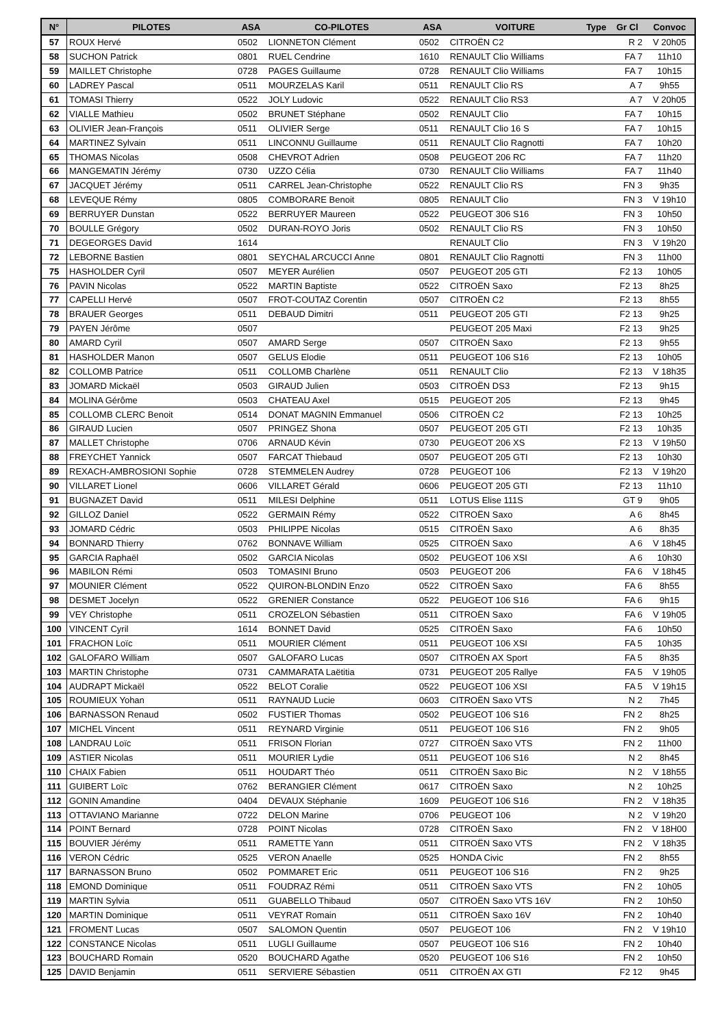| N° | PILOTES | ASA | CO-PILOTES | ASA | VOITURE | Type | Gr Cl | Convoc |
| --- | --- | --- | --- | --- | --- | --- | --- | --- |
| 57 | ROUX Hervé | 0502 | LIONNETON Clément | 0502 | CITROËN C2 | | R 2 | V 20h05 |
| 58 | SUCHON Patrick | 0801 | RUEL Cendrine | 1610 | RENAULT Clio Williams | | FA 7 | 11h10 |
| 59 | MAILLET Christophe | 0728 | PAGES Guillaume | 0728 | RENAULT Clio Williams | | FA 7 | 10h15 |
| 60 | LADREY Pascal | 0511 | MOURZELAS Karil | 0511 | RENAULT Clio RS | | A 7 | 9h55 |
| 61 | TOMASI Thierry | 0522 | JOLY Ludovic | 0522 | RENAULT Clio RS3 | | A 7 | V 20h05 |
| 62 | VIALLE Mathieu | 0502 | BRUNET Stéphane | 0502 | RENAULT Clio | | FA 7 | 10h15 |
| 63 | OLIVIER Jean-François | 0511 | OLIVIER Serge | 0511 | RENAULT Clio 16 S | | FA 7 | 10h15 |
| 64 | MARTINEZ Sylvain | 0511 | LINCONNU Guillaume | 0511 | RENAULT Clio Ragnotti | | FA 7 | 10h20 |
| 65 | THOMAS Nicolas | 0508 | CHEVROT Adrien | 0508 | PEUGEOT 206 RC | | FA 7 | 11h20 |
| 66 | MANGEMATIN Jérémy | 0730 | UZZO Célia | 0730 | RENAULT Clio Williams | | FA 7 | 11h40 |
| 67 | JACQUET Jérémy | 0511 | CARREL Jean-Christophe | 0522 | RENAULT Clio RS | | FN 3 | 9h35 |
| 68 | LEVEQUE Rémy | 0805 | COMBORARE Benoit | 0805 | RENAULT Clio | | FN 3 | V 19h10 |
| 69 | BERRUYER Dunstan | 0522 | BERRUYER Maureen | 0522 | PEUGEOT 306 S16 | | FN 3 | 10h50 |
| 70 | BOULLE Grégory | 0502 | DURAN-ROYO Joris | 0502 | RENAULT Clio RS | | FN 3 | 10h50 |
| 71 | DEGEORGES David | 1614 | | | RENAULT Clio | | FN 3 | V 19h20 |
| 72 | LEBORNE Bastien | 0801 | SEYCHAL ARCUCCI Anne | 0801 | RENAULT Clio Ragnotti | | FN 3 | 11h00 |
| 75 | HASHOLDER Cyril | 0507 | MEYER Aurélien | 0507 | PEUGEOT 205 GTI | | F2 13 | 10h05 |
| 76 | PAVIN Nicolas | 0522 | MARTIN Baptiste | 0522 | CITROËN Saxo | | F2 13 | 8h25 |
| 77 | CAPELLI Hervé | 0507 | FROT-COUTAZ Corentin | 0507 | CITROËN C2 | | F2 13 | 8h55 |
| 78 | BRAUER Georges | 0511 | DEBAUD Dimitri | 0511 | PEUGEOT 205 GTI | | F2 13 | 9h25 |
| 79 | PAYEN Jérôme | 0507 | | | PEUGEOT 205 Maxi | | F2 13 | 9h25 |
| 80 | AMARD Cyril | 0507 | AMARD Serge | 0507 | CITROËN Saxo | | F2 13 | 9h55 |
| 81 | HASHOLDER Manon | 0507 | GELUS Elodie | 0511 | PEUGEOT 106 S16 | | F2 13 | 10h05 |
| 82 | COLLOMB Patrice | 0511 | COLLOMB Charlène | 0511 | RENAULT Clio | | F2 13 | V 18h35 |
| 83 | JOMARD Mickaël | 0503 | GIRAUD Julien | 0503 | CITROËN DS3 | | F2 13 | 9h15 |
| 84 | MOLINA Gérôme | 0503 | CHATEAU Axel | 0515 | PEUGEOT 205 | | F2 13 | 9h45 |
| 85 | COLLOMB CLERC Benoit | 0514 | DONAT MAGNIN Emmanuel | 0506 | CITROËN C2 | | F2 13 | 10h25 |
| 86 | GIRAUD Lucien | 0507 | PRINGEZ Shona | 0507 | PEUGEOT 205 GTI | | F2 13 | 10h35 |
| 87 | MALLET Christophe | 0706 | ARNAUD Kévin | 0730 | PEUGEOT 206 XS | | F2 13 | V 19h50 |
| 88 | FREYCHET Yannick | 0507 | FARCAT Thiebaud | 0507 | PEUGEOT 205 GTI | | F2 13 | 10h30 |
| 89 | REXACH-AMBROSIONI Sophie | 0728 | STEMMELEN Audrey | 0728 | PEUGEOT 106 | | F2 13 | V 19h20 |
| 90 | VILLARET Lionel | 0606 | VILLARET Gérald | 0606 | PEUGEOT 205 GTI | | F2 13 | 11h10 |
| 91 | BUGNAZET David | 0511 | MILESI Delphine | 0511 | LOTUS Elise 111S | | GT 9 | 9h05 |
| 92 | GILLOZ Daniel | 0522 | GERMAIN Rémy | 0522 | CITROËN Saxo | | A 6 | 8h45 |
| 93 | JOMARD Cédric | 0503 | PHILIPPE Nicolas | 0515 | CITROËN Saxo | | A 6 | 8h35 |
| 94 | BONNARD Thierry | 0762 | BONNAVE William | 0525 | CITROËN Saxo | | A 6 | V 18h45 |
| 95 | GARCIA Raphaël | 0502 | GARCIA Nicolas | 0502 | PEUGEOT 106 XSI | | A 6 | 10h30 |
| 96 | MABILON Rémi | 0503 | TOMASINI Bruno | 0503 | PEUGEOT 206 | | FA 6 | V 18h45 |
| 97 | MOUNIER Clément | 0522 | QUIRON-BLONDIN Enzo | 0522 | CITROËN Saxo | | FA 6 | 8h55 |
| 98 | DESMET Jocelyn | 0522 | GRENIER Constance | 0522 | PEUGEOT 106 S16 | | FA 6 | 9h15 |
| 99 | VEY Christophe | 0511 | CROZELON Sébastien | 0511 | CITROËN Saxo | | FA 6 | V 19h05 |
| 100 | VINCENT Cyril | 1614 | BONNET David | 0525 | CITROËN Saxo | | FA 6 | 10h50 |
| 101 | FRACHON Loïc | 0511 | MOURIER Clément | 0511 | PEUGEOT 106 XSI | | FA 5 | 10h35 |
| 102 | GALOFARO William | 0507 | GALOFARO Lucas | 0507 | CITROËN AX Sport | | FA 5 | 8h35 |
| 103 | MARTIN Christophe | 0731 | CAMMARATA Laëtitia | 0731 | PEUGEOT 205 Rallye | | FA 5 | V 19h05 |
| 104 | AUDRAPT Mickaël | 0522 | BELOT Coralie | 0522 | PEUGEOT 106 XSI | | FA 5 | V 19h15 |
| 105 | ROUMIEUX Yohan | 0511 | RAYNAUD Lucie | 0603 | CITROËN Saxo VTS | | N 2 | 7h45 |
| 106 | BARNASSON Renaud | 0502 | FUSTIER Thomas | 0502 | PEUGEOT 106 S16 | | FN 2 | 8h25 |
| 107 | MICHEL Vincent | 0511 | REYNARD Virginie | 0511 | PEUGEOT 106 S16 | | FN 2 | 9h05 |
| 108 | LANDRAU Loïc | 0511 | FRISON Florian | 0727 | CITROËN Saxo VTS | | FN 2 | 11h00 |
| 109 | ASTIER Nicolas | 0511 | MOURIER Lydie | 0511 | PEUGEOT 106 S16 | | N 2 | 8h45 |
| 110 | CHAIX Fabien | 0511 | HOUDART Théo | 0511 | CITROËN Saxo Bic | | N 2 | V 18h55 |
| 111 | GUIBERT Loïc | 0762 | BERANGIER Clément | 0617 | CITROËN Saxo | | N 2 | 10h25 |
| 112 | GONIN Amandine | 0404 | DEVAUX Stéphanie | 1609 | PEUGEOT 106 S16 | | FN 2 | V 18h35 |
| 113 | OTTAVIANO Marianne | 0722 | DELON Marine | 0706 | PEUGEOT 106 | | N 2 | V 19h20 |
| 114 | POINT Bernard | 0728 | POINT Nicolas | 0728 | CITROËN Saxo | | FN 2 | V 18H00 |
| 115 | BOUVIER Jérémy | 0511 | RAMETTE Yann | 0511 | CITROËN Saxo VTS | | FN 2 | V 18h35 |
| 116 | VERON Cédric | 0525 | VERON Anaelle | 0525 | HONDA Civic | | FN 2 | 8h55 |
| 117 | BARNASSON Bruno | 0502 | POMMARET Eric | 0511 | PEUGEOT 106 S16 | | FN 2 | 9h25 |
| 118 | EMOND Dominique | 0511 | FOUDRAZ Rémi | 0511 | CITROËN Saxo VTS | | FN 2 | 10h05 |
| 119 | MARTIN Sylvia | 0511 | GUABELLO Thibaud | 0507 | CITROËN Saxo VTS 16V | | FN 2 | 10h50 |
| 120 | MARTIN Dominique | 0511 | VEYRAT Romain | 0511 | CITROËN Saxo 16V | | FN 2 | 10h40 |
| 121 | FROMENT Lucas | 0507 | SALOMON Quentin | 0507 | PEUGEOT 106 | | FN 2 | V 19h10 |
| 122 | CONSTANCE Nicolas | 0511 | LUGLI Guillaume | 0507 | PEUGEOT 106 S16 | | FN 2 | 10h40 |
| 123 | BOUCHARD Romain | 0520 | BOUCHARD Agathe | 0520 | PEUGEOT 106 S16 | | FN 2 | 10h50 |
| 125 | DAVID Benjamin | 0511 | SERVIERE Sébastien | 0511 | CITROËN AX GTI | | F2 12 | 9h45 |